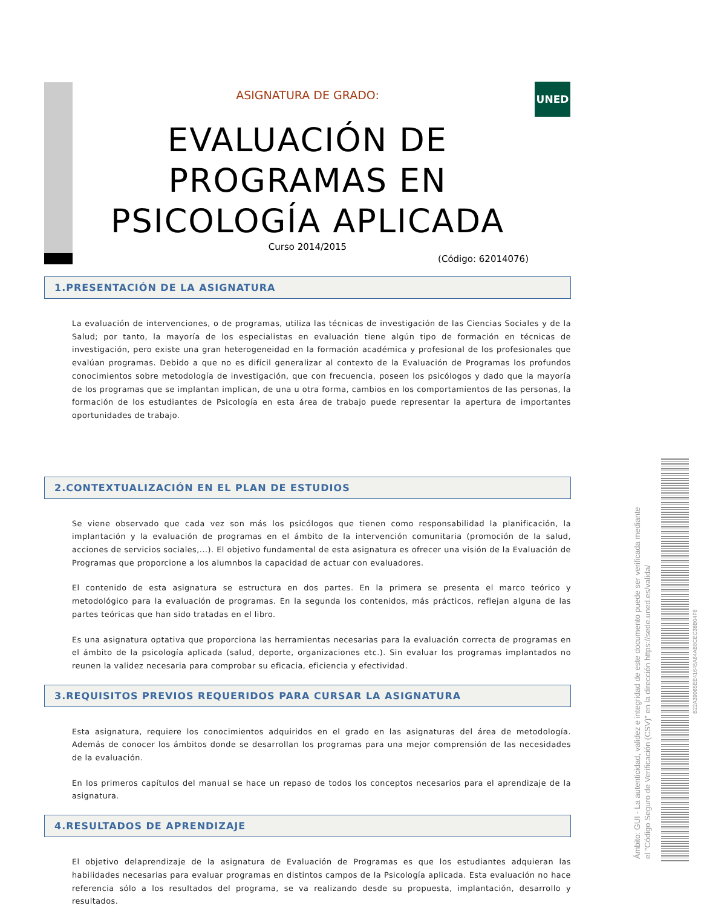UNED
ASIGNATURA DE GRADO:
EVALUACIÓN DE
PROGRAMAS EN
PSICOLOGÍA APLICADA
Curso 2014/2015
(Código: 62014076)
1.PRESENTACIÓN DE LA ASIGNATURA
La evaluación de intervenciones, o de programas, utiliza las técnicas de investigación de las Ciencias Sociales y de la Salud; por tanto, la mayoría de los especialistas en evaluación tiene algún tipo de formación en técnicas de investigación, pero existe una gran heterogeneidad en la formación académica y profesional de los profesionales que evalúan programas. Debido a que no es difícil generalizar al contexto de la Evaluación de Programas los profundos conocimientos sobre metodología de investigación, que con frecuencia, poseen los psicólogos y dado que la mayoría de los programas que se implantan implican, de una u otra forma, cambios en los comportamientos de las personas, la formación de los estudiantes de Psicología en esta área de trabajo puede representar la apertura de importantes oportunidades de trabajo.
2.CONTEXTUALIZACIÓN EN EL PLAN DE ESTUDIOS
Se viene observado que cada vez son más los psicólogos que tienen como responsabilidad la planificación, la implantación y la evaluación de programas en el ámbito de la intervención comunitaria (promoción de la salud, acciones de servicios sociales,...). El objetivo fundamental de esta asignatura es ofrecer una visión de la Evaluación de Programas que proporcione a los alumnbos la capacidad de actuar con evaluadores.
El contenido de esta asignatura se estructura en dos partes. En la primera se presenta el marco teórico y metodológico para la evaluación de programas. En la segunda los contenidos, más prácticos, reflejan alguna de las partes teóricas que han sido tratadas en el libro.
Es una asignatura optativa que proporciona las herramientas necesarias para la evaluación correcta de programas en el ámbito de la psicología aplicada (salud, deporte, organizaciones etc.). Sin evaluar los programas implantados no reunen la validez necesaria para comprobar su eficacia, eficiencia y efectividad.
3.REQUISITOS PREVIOS REQUERIDOS PARA CURSAR LA ASIGNATURA
Esta asignatura, requiere los conocimientos adquiridos en el grado en las asignaturas del área de metodología. Además de conocer los ámbitos donde se desarrollan los programas para una mejor comprensión de las necesidades de la evaluación.
En los primeros capítulos del manual se hace un repaso de todos los conceptos necesarios para el aprendizaje de la asignatura.
4.RESULTADOS DE APRENDIZAJE
El objetivo delaprendizaje de la asignatura de Evaluación de Programas es que los estudiantes adquieran las habilidades necesarias para evaluar programas en distintos campos de la Psicología aplicada. Esta evaluación no hace referencia sólo a los resultados del programa, se va realizando desde su propuesta, implantación, desarrollo y resultados.
Ámbito: GUI - La autenticidad, validez e integridad de este documento puede ser verificada mediante
el "Código Seguro de Verificación (CSV)" en la dirección https://sede.uned.es/valida/
B22A39065EE41645A64AB8CEC38B04F8